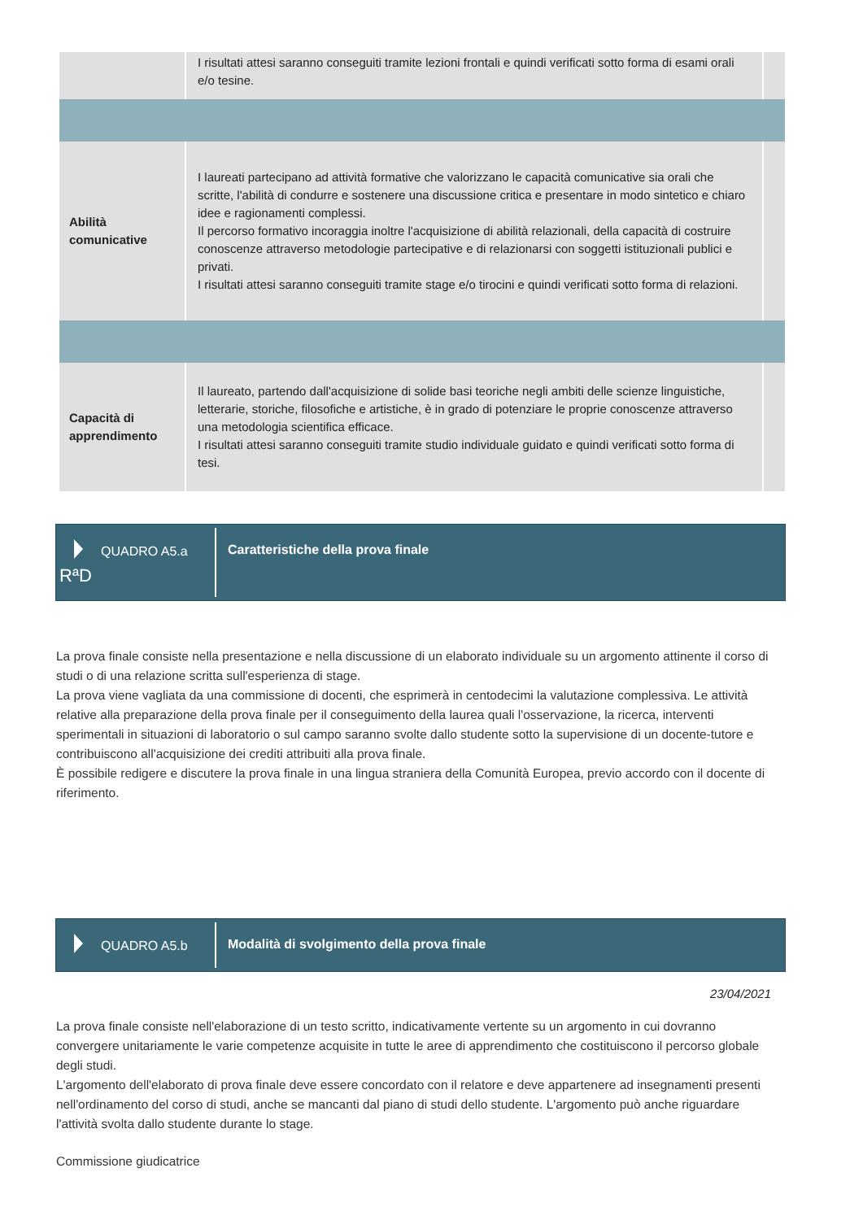| | I risultati attesi saranno conseguiti tramite lezioni frontali e quindi verificati sotto forma di esami orali e/o tesine. | |
| Abilità comunicative | I laureati partecipano ad attività formative che valorizzano le capacità comunicative sia orali che scritte, l'abilità di condurre e sostenere una discussione critica e presentare in modo sintetico e chiaro idee e ragionamenti complessi. Il percorso formativo incoraggia inoltre l'acquisizione di abilità relazionali, della capacità di costruire conoscenze attraverso metodologie partecipative e di relazionarsi con soggetti istituzionali publici e privati. I risultati attesi saranno conseguiti tramite stage e/o tirocini e quindi verificati sotto forma di relazioni. | |
| Capacità di apprendimento | Il laureato, partendo dall'acquisizione di solide basi teoriche negli ambiti delle scienze linguistiche, letterarie, storiche, filosofiche e artistiche, è in grado di potenziare le proprie conoscenze attraverso una metodologia scientifica efficace. I risultati attesi saranno conseguiti tramite studio individuale guidato e quindi verificati sotto forma di tesi. | |
QUADRO A5.a
RªD
Caratteristiche della prova finale
La prova finale consiste nella presentazione e nella discussione di un elaborato individuale su un argomento attinente il corso di studi o di una relazione scritta sull'esperienza di stage.
La prova viene vagliata da una commissione di docenti, che esprimerà in centodecimi la valutazione complessiva. Le attività relative alla preparazione della prova finale per il conseguimento della laurea quali l'osservazione, la ricerca, interventi sperimentali in situazioni di laboratorio o sul campo saranno svolte dallo studente sotto la supervisione di un docente-tutore e contribuiscono all'acquisizione dei crediti attribuiti alla prova finale.
È possibile redigere e discutere la prova finale in una lingua straniera della Comunità Europea, previo accordo con il docente di riferimento.
QUADRO A5.b Modalità di svolgimento della prova finale
23/04/2021
La prova finale consiste nell'elaborazione di un testo scritto, indicativamente vertente su un argomento in cui dovranno convergere unitariamente le varie competenze acquisite in tutte le aree di apprendimento che costituiscono il percorso globale degli studi.
L'argomento dell'elaborato di prova finale deve essere concordato con il relatore e deve appartenere ad insegnamenti presenti nell'ordinamento del corso di studi, anche se mancanti dal piano di studi dello studente. L'argomento può anche riguardare l'attività svolta dallo studente durante lo stage.
Commissione giudicatrice